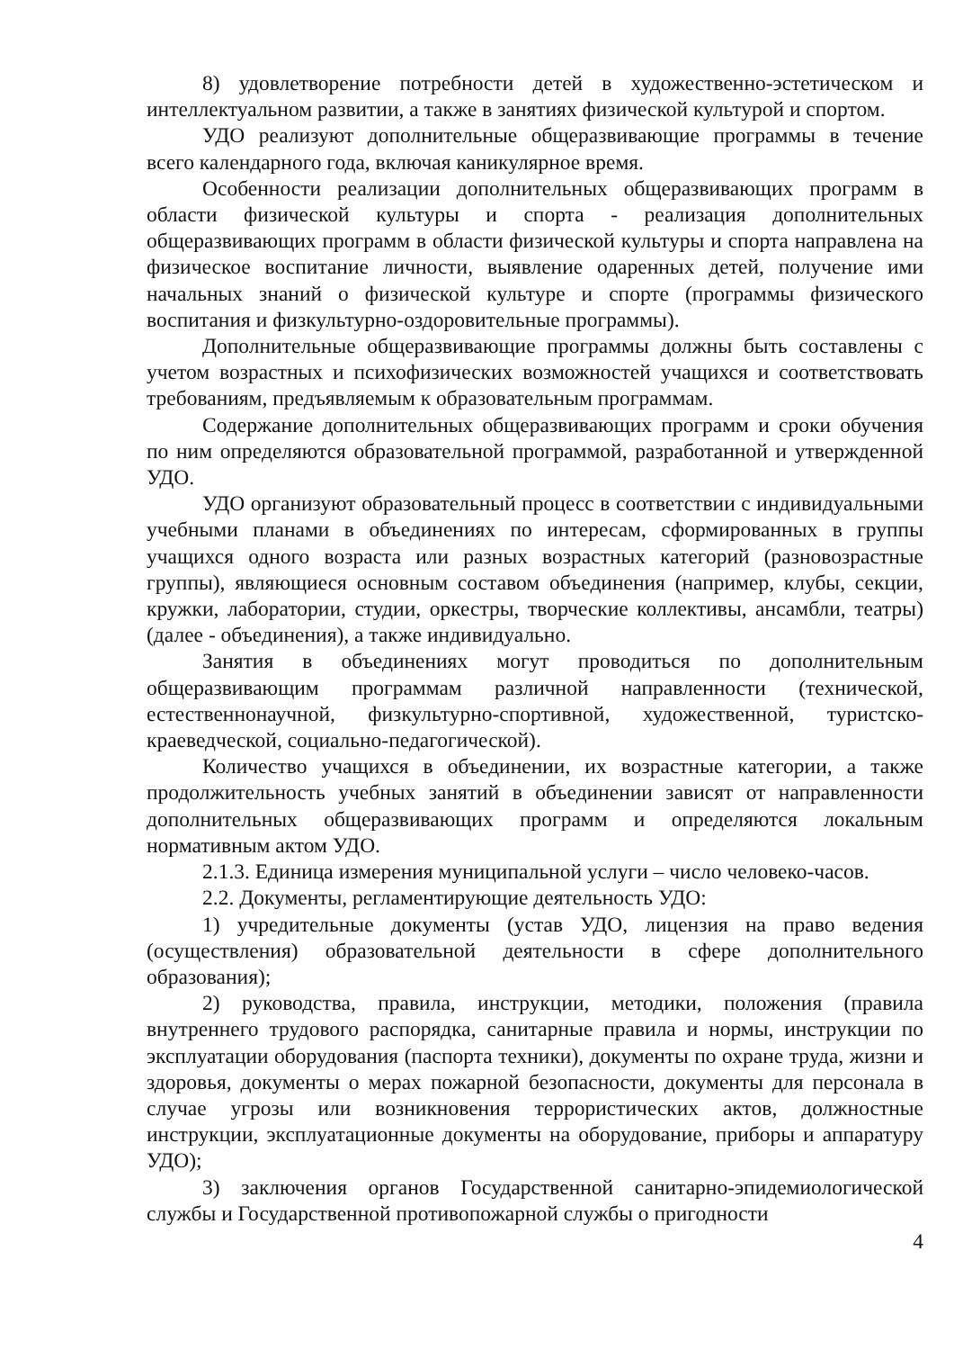8) удовлетворение потребности детей в художественно-эстетическом и интеллектуальном развитии, а также в занятиях физической культурой и спортом.
УДО реализуют дополнительные общеразвивающие программы в течение всего календарного года, включая каникулярное время.
Особенности реализации дополнительных общеразвивающих программ в области физической культуры и спорта - реализация дополнительных общеразвивающих программ в области физической культуры и спорта направлена на физическое воспитание личности, выявление одаренных детей, получение ими начальных знаний о физической культуре и спорте (программы физического воспитания и физкультурно-оздоровительные программы).
Дополнительные общеразвивающие программы должны быть составлены с учетом возрастных и психофизических возможностей учащихся и соответствовать требованиям, предъявляемым к образовательным программам.
Содержание дополнительных общеразвивающих программ и сроки обучения по ним определяются образовательной программой, разработанной и утвержденной УДО.
УДО организуют образовательный процесс в соответствии с индивидуальными учебными планами в объединениях по интересам, сформированных в группы учащихся одного возраста или разных возрастных категорий (разновозрастные группы), являющиеся основным составом объединения (например, клубы, секции, кружки, лаборатории, студии, оркестры, творческие коллективы, ансамбли, театры) (далее - объединения), а также индивидуально.
Занятия в объединениях могут проводиться по дополнительным общеразвивающим программам различной направленности (технической, естественнонаучной, физкультурно-спортивной, художественной, туристско-краеведческой, социально-педагогической).
Количество учащихся в объединении, их возрастные категории, а также продолжительность учебных занятий в объединении зависят от направленности дополнительных общеразвивающих программ и определяются локальным нормативным актом УДО.
2.1.3. Единица измерения муниципальной услуги – число человеко-часов.
2.2. Документы, регламентирующие деятельность УДО:
1) учредительные документы (устав УДО, лицензия на право ведения (осуществления) образовательной деятельности в сфере дополнительного образования);
2) руководства, правила, инструкции, методики, положения (правила внутреннего трудового распорядка, санитарные правила и нормы, инструкции по эксплуатации оборудования (паспорта техники), документы по охране труда, жизни и здоровья, документы о мерах пожарной безопасности, документы для персонала в случае угрозы или возникновения террористических актов, должностные инструкции, эксплуатационные документы на оборудование, приборы и аппаратуру УДО);
3) заключения органов Государственной санитарно-эпидемиологической службы и Государственной противопожарной службы о пригодности
4